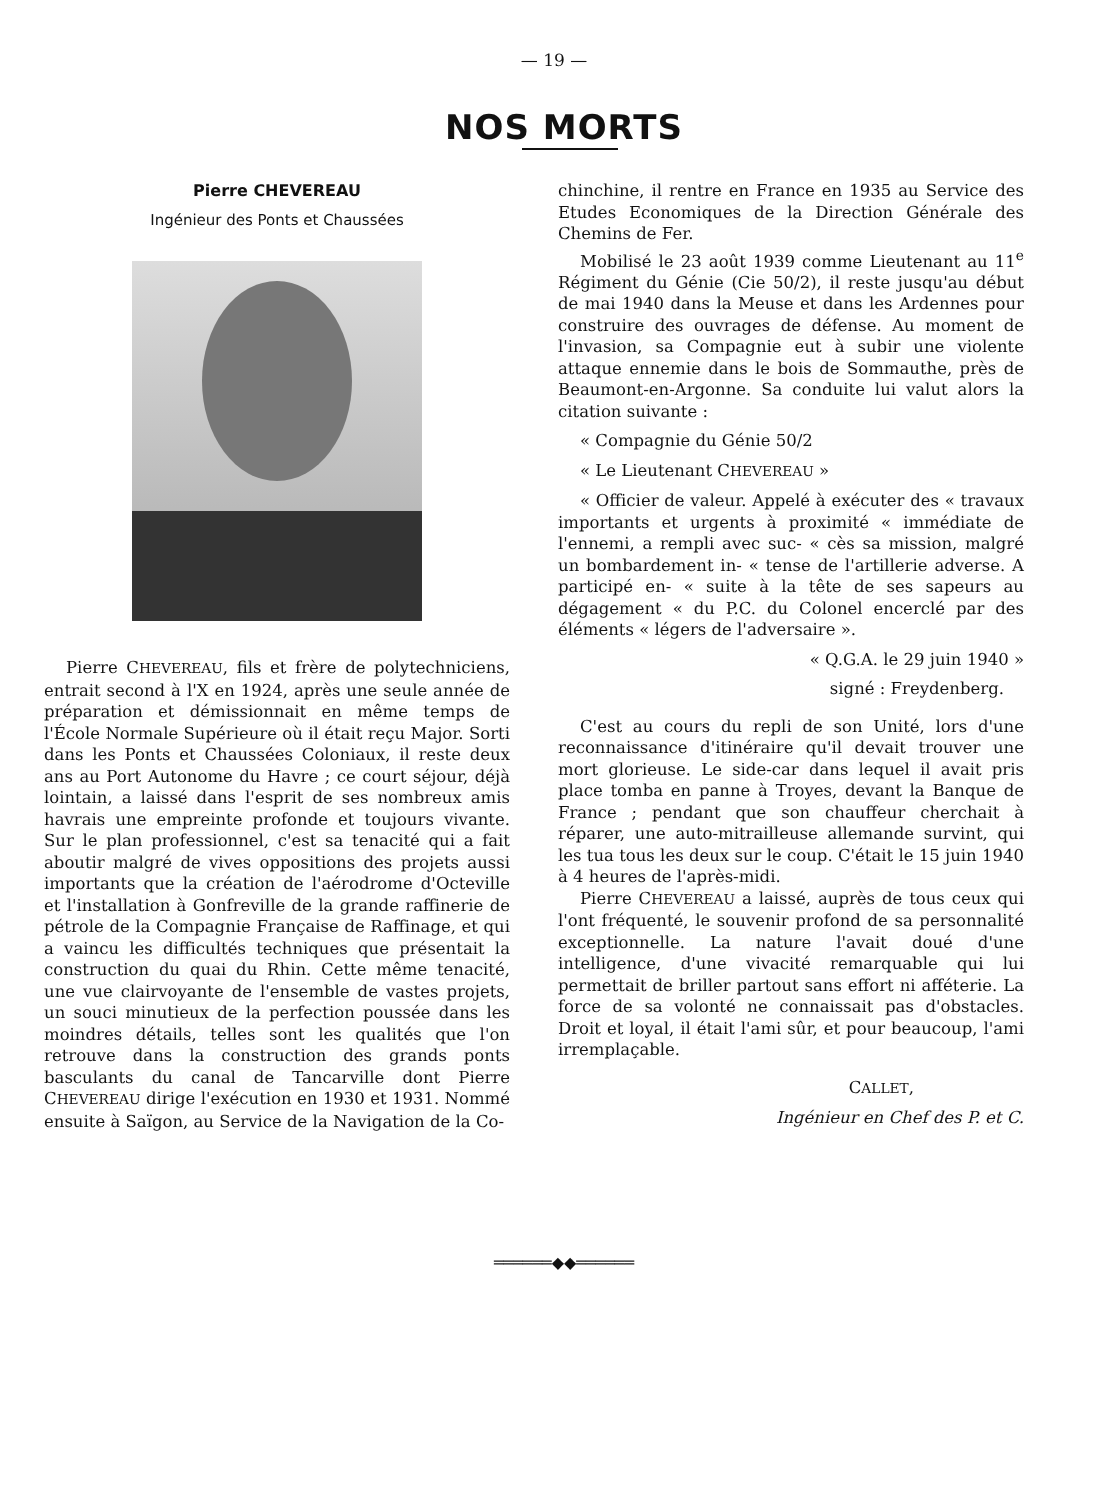— 19 —
NOS MORTS
Pierre CHEVEREAU
Ingénieur des Ponts et Chaussées
Pierre CHEVEREAU, fils et frère de polytechniciens, entrait second à l'X en 1924, après une seule année de préparation et démissionnait en même temps de l'École Normale Supérieure où il était reçu Major. Sorti dans les Ponts et Chaussées Coloniaux, il reste deux ans au Port Autonome du Havre ; ce court séjour, déjà lointain, a laissé dans l'esprit de ses nombreux amis havrais une empreinte profonde et toujours vivante. Sur le plan professionnel, c'est sa tenacité qui a fait aboutir malgré de vives oppositions des projets aussi importants que la création de l'aérodrome d'Octeville et l'installation à Gonfreville de la grande raffinerie de pétrole de la Compagnie Française de Raffinage, et qui a vaincu les difficultés techniques que présentait la construction du quai du Rhin. Cette même tenacité, une vue clairvoyante de l'ensemble de vastes projets, un souci minutieux de la perfection poussée dans les moindres détails, telles sont les qualités que l'on retrouve dans la construction des grands ponts basculants du canal de Tancarville dont Pierre CHEVEREAU dirige l'exécution en 1930 et 1931. Nommé ensuite à Saïgon, au Service de la Navigation de la Co-
chinchine, il rentre en France en 1935 au Service des Etudes Economiques de la Direction Générale des Chemins de Fer.
Mobilisé le 23 août 1939 comme Lieutenant au 11<sup>e</sup> Régiment du Génie (Cie 50/2), il reste jusqu'au début de mai 1940 dans la Meuse et dans les Ardennes pour construire des ouvrages de défense. Au moment de l'invasion, sa Compagnie eut à subir une violente attaque ennemie dans le bois de Sommauthe, près de Beaumont-en-Argonne. Sa conduite lui valut alors la citation suivante :
« Compagnie du Génie 50/2
« Le Lieutenant CHEVEREAU »
« Officier de valeur. Appelé à exécuter des « travaux importants et urgents à proximité « immédiate de l'ennemi, a rempli avec suc- « cès sa mission, malgré un bombardement in- « tense de l'artillerie adverse. A participé en- « suite à la tête de ses sapeurs au dégagement « du P.C. du Colonel encerclé par des éléments « légers de l'adversaire ».
« Q.G.A. le 29 juin 1940 »
signé : Freydenberg.
C'est au cours du repli de son Unité, lors d'une reconnaissance d'itinéraire qu'il devait trouver une mort glorieuse. Le side-car dans lequel il avait pris place tomba en panne à Troyes, devant la Banque de France ; pendant que son chauffeur cherchait à réparer, une auto-mitrailleuse allemande survint, qui les tua tous les deux sur le coup. C'était le 15 juin 1940 à 4 heures de l'après-midi.
Pierre CHEVEREAU a laissé, auprès de tous ceux qui l'ont fréquenté, le souvenir profond de sa personnalité exceptionnelle. La nature l'avait doué d'une intelligence, d'une vivacité remarquable qui lui permettait de briller partout sans effort ni afféterie. La force de sa volonté ne connaissait pas d'obstacles. Droit et loyal, il était l'ami sûr, et pour beaucoup, l'ami irremplaçable.
CALLET,
Ingénieur en Chef des P. et C.
══════◆◆══════